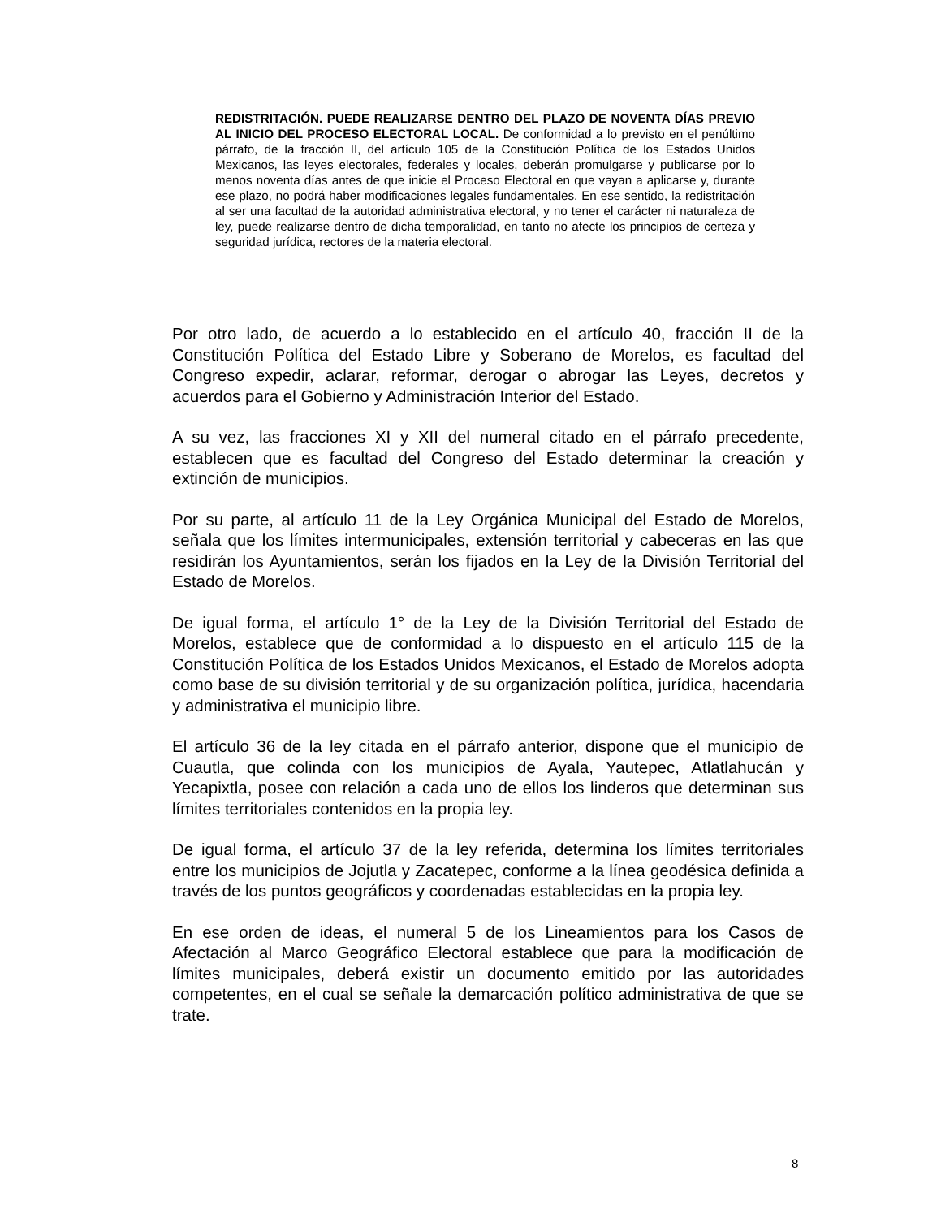REDISTRITACIÓN. PUEDE REALIZARSE DENTRO DEL PLAZO DE NOVENTA DÍAS PREVIO AL INICIO DEL PROCESO ELECTORAL LOCAL. De conformidad a lo previsto en el penúltimo párrafo, de la fracción II, del artículo 105 de la Constitución Política de los Estados Unidos Mexicanos, las leyes electorales, federales y locales, deberán promulgarse y publicarse por lo menos noventa días antes de que inicie el Proceso Electoral en que vayan a aplicarse y, durante ese plazo, no podrá haber modificaciones legales fundamentales. En ese sentido, la redistritación al ser una facultad de la autoridad administrativa electoral, y no tener el carácter ni naturaleza de ley, puede realizarse dentro de dicha temporalidad, en tanto no afecte los principios de certeza y seguridad jurídica, rectores de la materia electoral.
Por otro lado, de acuerdo a lo establecido en el artículo 40, fracción II de la Constitución Política del Estado Libre y Soberano de Morelos, es facultad del Congreso expedir, aclarar, reformar, derogar o abrogar las Leyes, decretos y acuerdos para el Gobierno y Administración Interior del Estado.
A su vez, las fracciones XI y XII del numeral citado en el párrafo precedente, establecen que es facultad del Congreso del Estado determinar la creación y extinción de municipios.
Por su parte, al artículo 11 de la Ley Orgánica Municipal del Estado de Morelos, señala que los límites intermunicipales, extensión territorial y cabeceras en las que residirán los Ayuntamientos, serán los fijados en la Ley de la División Territorial del Estado de Morelos.
De igual forma, el artículo 1° de la Ley de la División Territorial del Estado de Morelos, establece que de conformidad a lo dispuesto en el artículo 115 de la Constitución Política de los Estados Unidos Mexicanos, el Estado de Morelos adopta como base de su división territorial y de su organización política, jurídica, hacendaria y administrativa el municipio libre.
El artículo 36 de la ley citada en el párrafo anterior, dispone que el municipio de Cuautla, que colinda con los municipios de Ayala, Yautepec, Atlatlahucán y Yecapixtla, posee con relación a cada uno de ellos los linderos que determinan sus límites territoriales contenidos en la propia ley.
De igual forma, el artículo 37 de la ley referida, determina los límites territoriales entre los municipios de Jojutla y Zacatepec, conforme a la línea geodésica definida a través de los puntos geográficos y coordenadas establecidas en la propia ley.
En ese orden de ideas, el numeral 5 de los Lineamientos para los Casos de Afectación al Marco Geográfico Electoral establece que para la modificación de límites municipales, deberá existir un documento emitido por las autoridades competentes, en el cual se señale la demarcación político administrativa de que se trate.
8